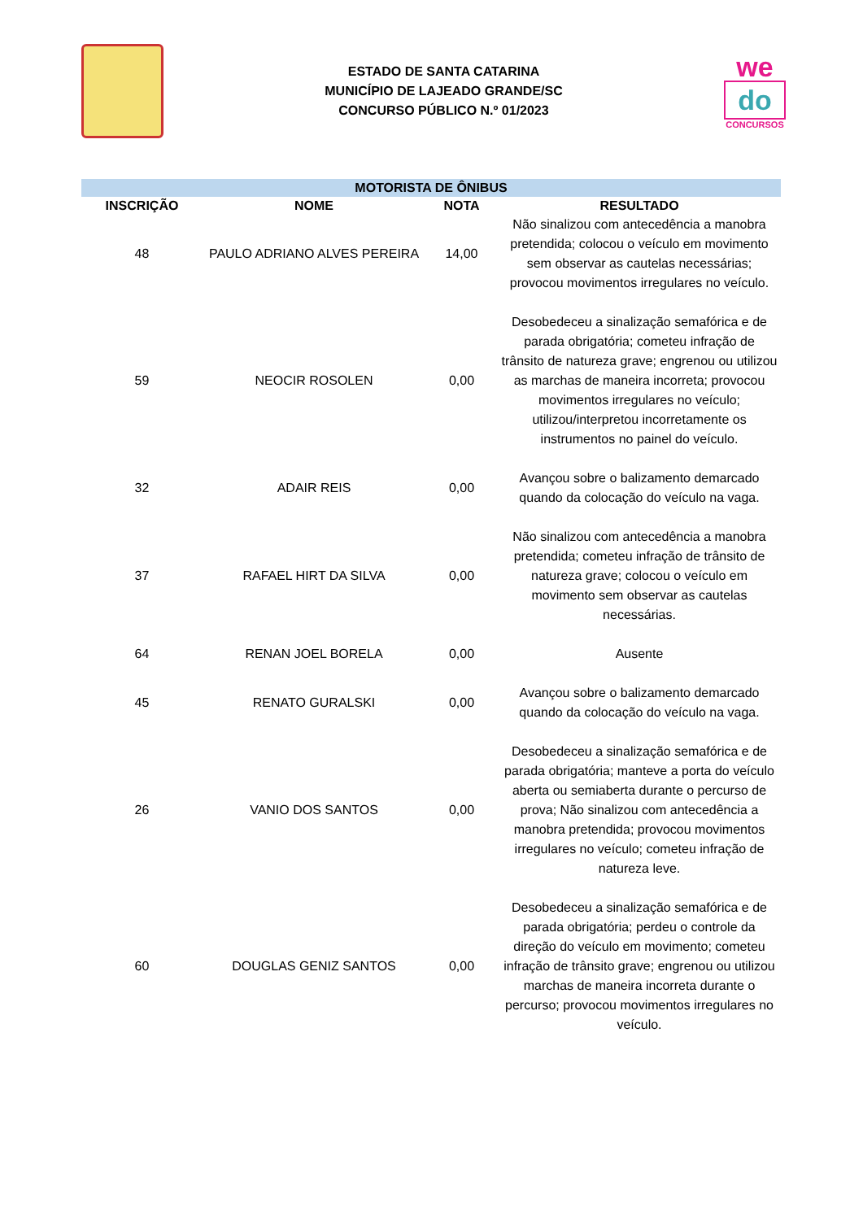ESTADO DE SANTA CATARINA
MUNICÍPIO DE LAJEADO GRANDE/SC
CONCURSO PÚBLICO N.º 01/2023
we
do
CONCURSOS
| MOTORISTA DE ÔNIBUS | | | |
| --- | --- | --- | --- |
| INSCRIÇÃO | NOME | NOTA | RESULTADO |
| 48 | PAULO ADRIANO ALVES PEREIRA | 14,00 | Não sinalizou com antecedência a manobra pretendida; colocou o veículo em movimento sem observar as cautelas necessárias; provocou movimentos irregulares no veículo. |
| 59 | NEOCIR ROSOLEN | 0,00 | Desobedeceu a sinalização semafórica e de parada obrigatória; cometeu infração de trânsito de natureza grave; engrenou ou utilizou as marchas de maneira incorreta; provocou movimentos irregulares no veículo; utilizou/interpretou incorretamente os instrumentos no painel do veículo. |
| 32 | ADAIR REIS | 0,00 | Avançou sobre o balizamento demarcado quando da colocação do veículo na vaga. |
| 37 | RAFAEL HIRT DA SILVA | 0,00 | Não sinalizou com antecedência a manobra pretendida; cometeu infração de trânsito de natureza grave; colocou o veículo em movimento sem observar as cautelas necessárias. |
| 64 | RENAN JOEL BORELA | 0,00 | Ausente |
| 45 | RENATO GURALSKI | 0,00 | Avançou sobre o balizamento demarcado quando da colocação do veículo na vaga. |
| 26 | VANIO DOS SANTOS | 0,00 | Desobedeceu a sinalização semafórica e de parada obrigatória; manteve a porta do veículo aberta ou semiaberta durante o percurso de prova; Não sinalizou com antecedência a manobra pretendida; provocou movimentos irregulares no veículo; cometeu infração de natureza leve. |
| 60 | DOUGLAS GENIZ SANTOS | 0,00 | Desobedeceu a sinalização semafórica e de parada obrigatória; perdeu o controle da direção do veículo em movimento; cometeu infração de trânsito grave; engrenou ou utilizou marchas de maneira incorreta durante o percurso; provocou movimentos irregulares no veículo. |